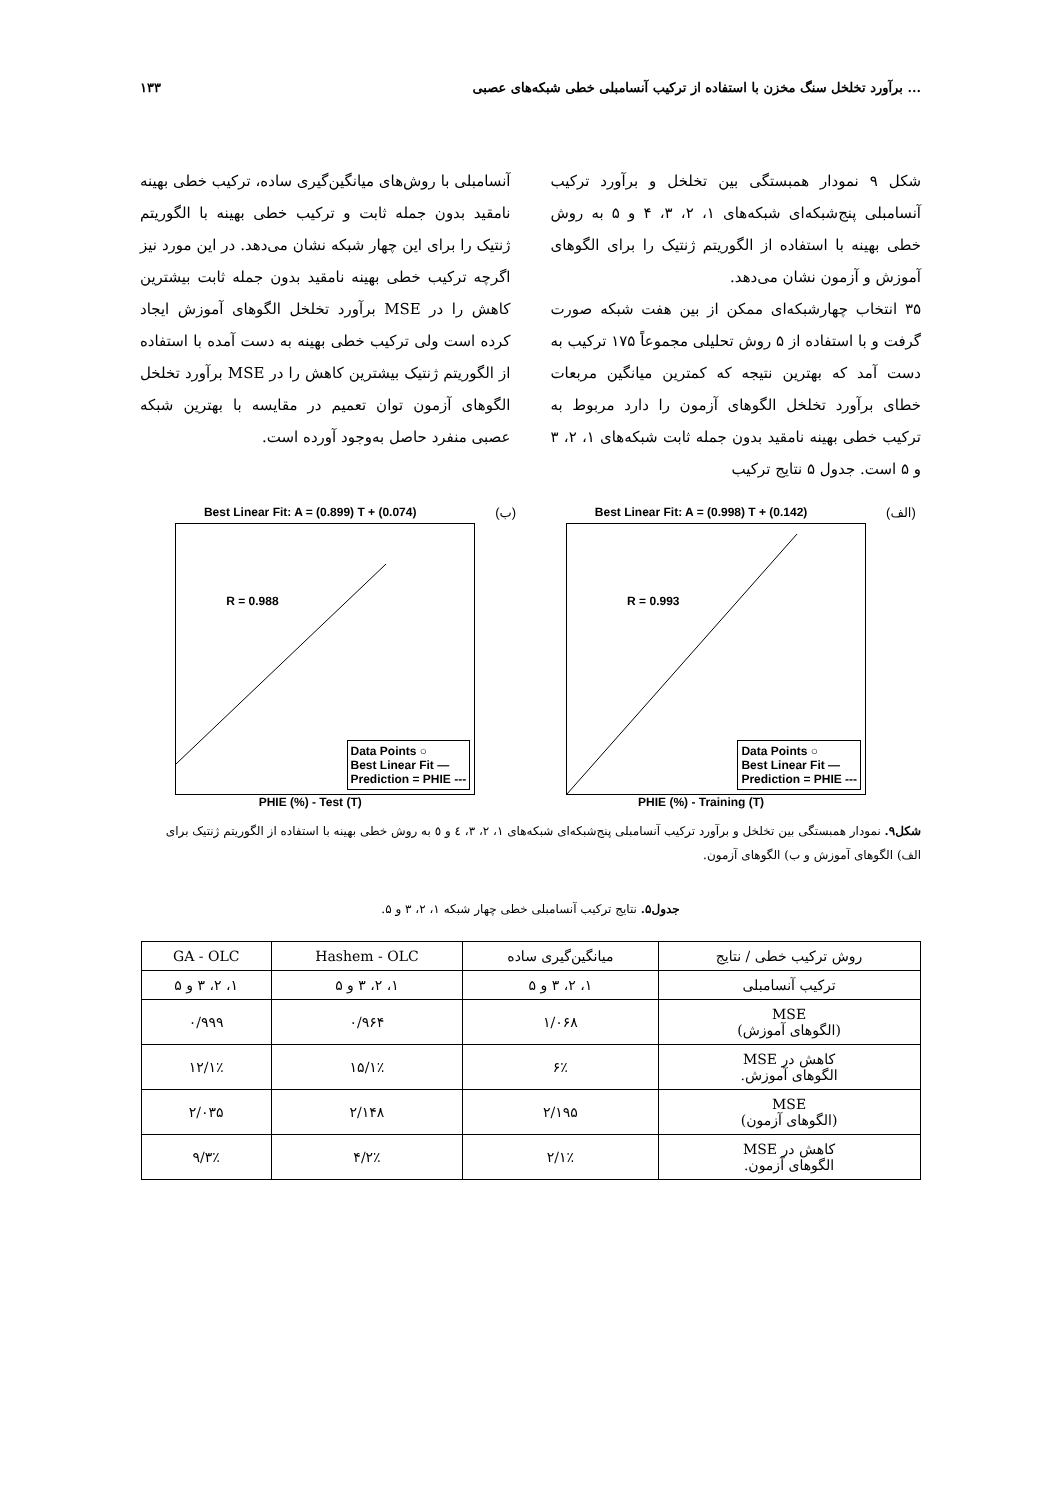۱۳۳ برآورد تخلخل سنگ مخزن با استفاده از ترکیب آنسامبلی خطی شبکه‌های عصبی ...
شکل ۹ نمودار همبستگی بین تخلخل و برآورد ترکیب آنسامبلی پنج‌شبکه‌ای شبکه‌های ۱، ۲، ۳، ۴ و ۵ به روش خطی بهینه با استفاده از الگوریتم ژنتیک را برای الگوهای آموزش و آزمون نشان می‌دهد.
۳۵ انتخاب چهارشبکه‌ای ممکن از بین هفت شبکه صورت گرفت و با استفاده از ۵ روش تحلیلی مجموعاً ۱۷۵ ترکیب به دست آمد که بهترین نتیجه که کمترین میانگین مربعات خطای برآورد تخلخل الگوهای آزمون را دارد مربوط به ترکیب خطی بهینه نامقید بدون جمله ثابت شبکه‌های ۱، ۲، ۳ و ۵ است. جدول ۵ نتایج ترکیب
آنسامبلی با روش‌های میانگین‌گیری ساده، ترکیب خطی بهینه نامقید بدون جمله ثابت و ترکیب خطی بهینه با الگوریتم ژنتیک را برای این چهار شبکه نشان می‌دهد. در این مورد نیز اگرچه ترکیب خطی بهینه نامقید بدون جمله ثابت بیشترین کاهش را در MSE برآورد تخلخل الگوهای آموزش ایجاد کرده است ولی ترکیب خطی بهینه به دست آمده با استفاده از الگوریتم ژنتیک بیشترین کاهش را در MSE برآورد تخلخل الگوهای آزمون توان تعمیم در مقایسه با بهترین شبکه عصبی منفرد حاصل به‌وجود آورده است.
(الف) Best Linear Fit: A = (0.998) T + (0.142)
R = 0.993
○ Data Points
— Best Linear Fit
--- Prediction = PHIE
PHIE (%) - Training (T)
(ب) Best Linear Fit: A = (0.899) T + (0.074)
R = 0.988
○ Data Points
— Best Linear Fit
--- Prediction = PHIE
PHIE (%) - Test (T)
شکل۹. نمودار همبستگی بین تخلخل و برآورد ترکیب آنسامبلی پنج‌شبکه‌ای شبکه‌های ۱، ۲، ۳، ٤ و ٥ به روش خطی بهینه با استفاده از الگوریتم ژنتیک برای الف) الگوهای آموزش و ب) الگوهای آزمون.
جدول۵. نتایج ترکیب آنسامبلی خطی چهار شبکه ۱، ۲، ۳ و ۵.
| روش ترکیب خطی / نتایج | میانگین‌گیری ساده | Hashem - OLC | GA - OLC |
| --- | --- | --- | --- |
| ترکیب آنسامبلی | ۱، ۲، ۳ و ۵ | ۱، ۲، ۳ و ۵ | ۱، ۲، ۳ و ۵ |
| MSE (الگوهای آموزش) | ۱/۰۶۸ | ۰/۹۶۴ | ۰/۹۹۹ |
| کاهش در MSE الگوهای آموزش. | ۶٪ | ۱۵/۱٪ | ۱۲/۱٪ |
| MSE (الگوهای آزمون) | ۲/۱۹۵ | ۲/۱۴۸ | ۲/۰۳۵ |
| کاهش در MSE الگوهای آزمون. | ۲/۱٪ | ۴/۲٪ | ۹/۳٪ |